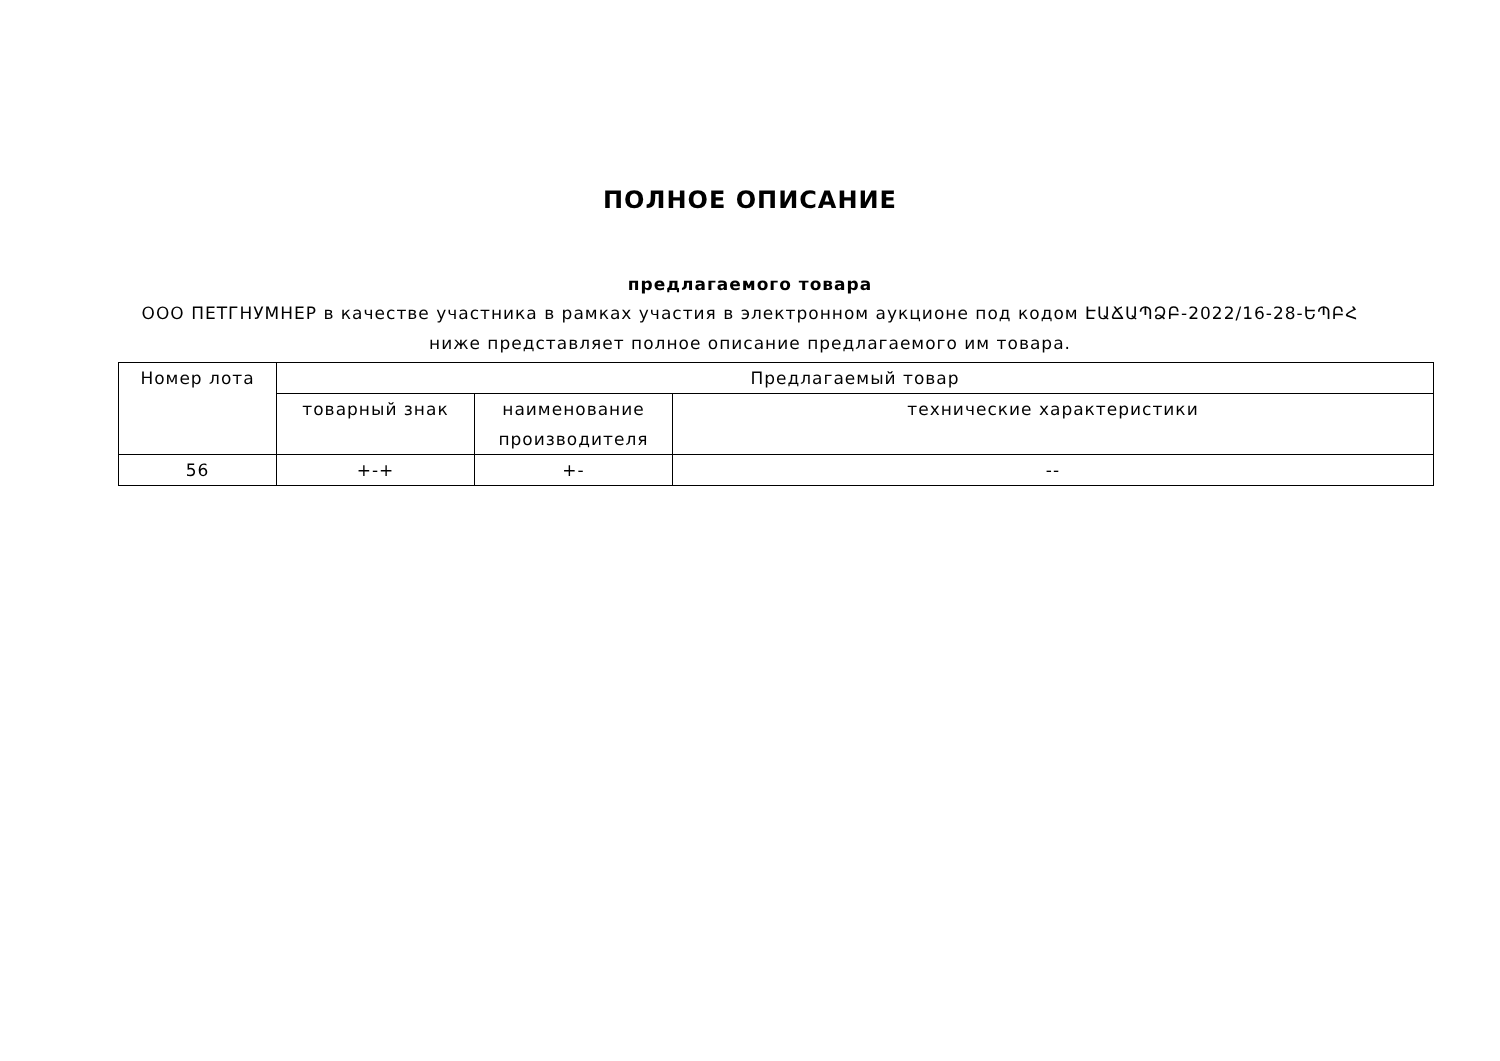ПОЛНОЕ ОПИСАНИЕ
предлагаемого товара
ООО ПЕТГНУМНЕР в качестве участника в рамках участия в электронном аукционе под кодом ԷԱՃԱՊՁԲ-2022/16-28-ԵՊԲՀ ниже представляет полное описание предлагаемого им товара.
| Номер лота | Предлагаемый товар | | |
| --- | --- | --- | --- |
| | товарный знак | наименование производителя | технические характеристики |
| 56 | +-+ | +- | -- |